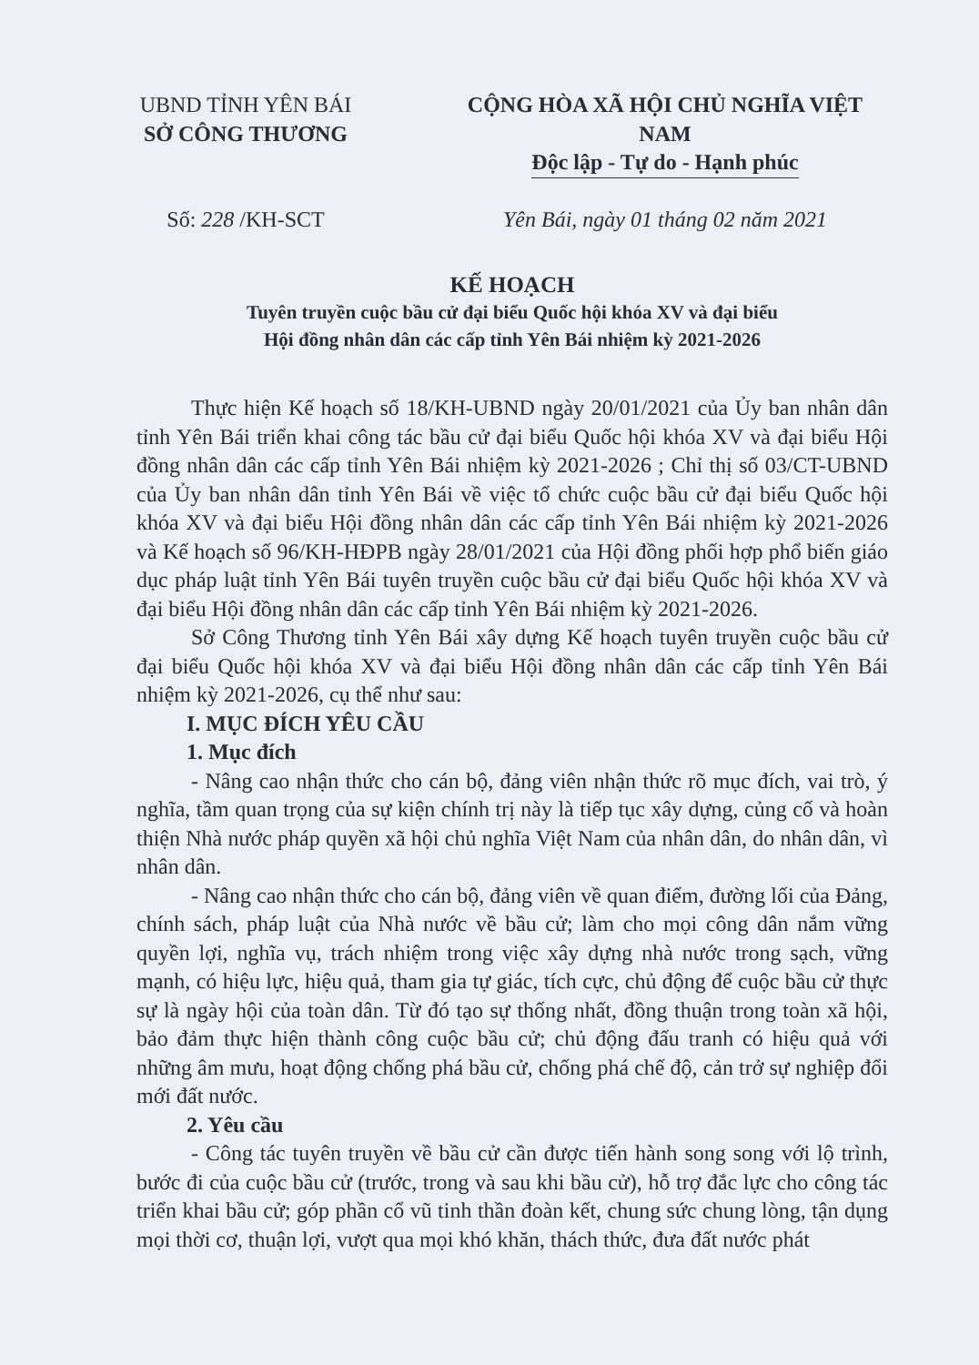UBND TỈNH YÊN BÁI
SỞ CÔNG THƯƠNG
CỘNG HÒA XÃ HỘI CHỦ NGHĨA VIỆT NAM
Độc lập - Tự do - Hạnh phúc
Số: 228 /KH-SCT Yên Bái, ngày 01 tháng 02 năm 2021
KẾ HOẠCH
Tuyên truyền cuộc bầu cử đại biểu Quốc hội khóa XV và đại biểu
Hội đồng nhân dân các cấp tỉnh Yên Bái nhiệm kỳ 2021-2026
Thực hiện Kế hoạch số 18/KH-UBND ngày 20/01/2021 của Ủy ban nhân dân tỉnh Yên Bái triển khai công tác bầu cử đại biểu Quốc hội khóa XV và đại biểu Hội đồng nhân dân các cấp tỉnh Yên Bái nhiệm kỳ 2021-2026 ; Chỉ thị số 03/CT-UBND của Ủy ban nhân dân tỉnh Yên Bái về việc tổ chức cuộc bầu cử đại biểu Quốc hội khóa XV và đại biểu Hội đồng nhân dân các cấp tỉnh Yên Bái nhiệm kỳ 2021-2026 và Kế hoạch số 96/KH-HĐPB ngày 28/01/2021 của Hội đồng phối hợp phổ biến giáo dục pháp luật tỉnh Yên Bái tuyên truyền cuộc bầu cử đại biểu Quốc hội khóa XV và đại biểu Hội đồng nhân dân các cấp tỉnh Yên Bái nhiệm kỳ 2021-2026.
Sở Công Thương tỉnh Yên Bái xây dựng Kế hoạch tuyên truyền cuộc bầu cử đại biểu Quốc hội khóa XV và đại biểu Hội đồng nhân dân các cấp tỉnh Yên Bái nhiệm kỳ 2021-2026, cụ thể như sau:
I. MỤC ĐÍCH YÊU CẦU
1. Mục đích
- Nâng cao nhận thức cho cán bộ, đảng viên nhận thức rõ mục đích, vai trò, ý nghĩa, tầm quan trọng của sự kiện chính trị này là tiếp tục xây dựng, củng cố và hoàn thiện Nhà nước pháp quyền xã hội chủ nghĩa Việt Nam của nhân dân, do nhân dân, vì nhân dân.
- Nâng cao nhận thức cho cán bộ, đảng viên về quan điểm, đường lối của Đảng, chính sách, pháp luật của Nhà nước về bầu cử; làm cho mọi công dân nắm vững quyền lợi, nghĩa vụ, trách nhiệm trong việc xây dựng nhà nước trong sạch, vững mạnh, có hiệu lực, hiệu quả, tham gia tự giác, tích cực, chủ động để cuộc bầu cử thực sự là ngày hội của toàn dân. Từ đó tạo sự thống nhất, đồng thuận trong toàn xã hội, bảo đảm thực hiện thành công cuộc bầu cử; chủ động đấu tranh có hiệu quả với những âm mưu, hoạt động chống phá bầu cử, chống phá chế độ, cản trở sự nghiệp đổi mới đất nước.
2. Yêu cầu
- Công tác tuyên truyền về bầu cử cần được tiến hành song song với lộ trình, bước đi của cuộc bầu cử (trước, trong và sau khi bầu cử), hỗ trợ đắc lực cho công tác triển khai bầu cử; góp phần cổ vũ tinh thần đoàn kết, chung sức chung lòng, tận dụng mọi thời cơ, thuận lợi, vượt qua mọi khó khăn, thách thức, đưa đất nước phát